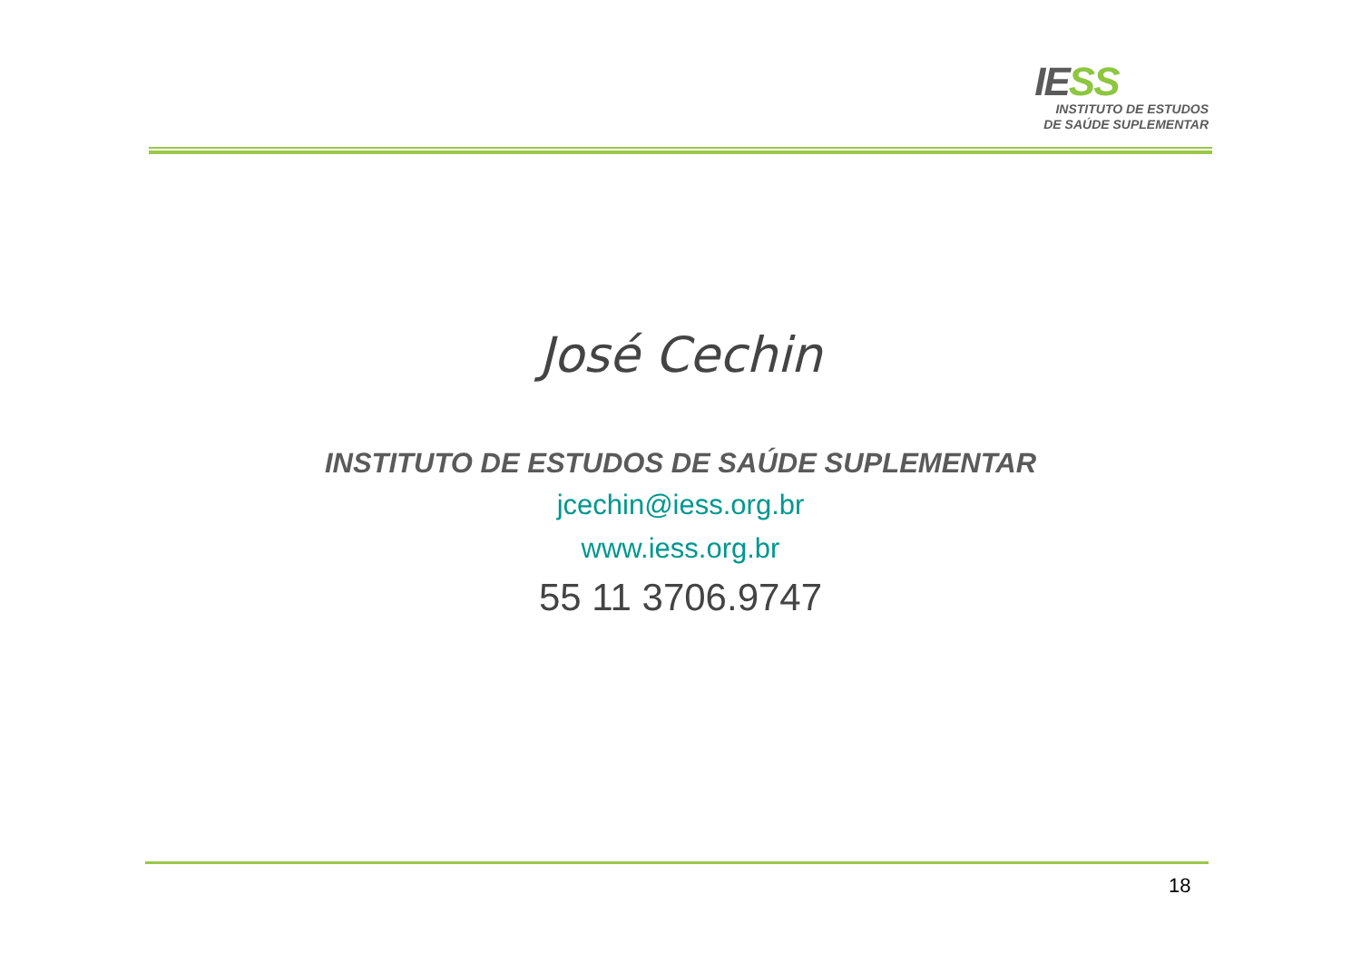IESS
INSTITUTO DE ESTUDOS
DE SAÚDE SUPLEMENTAR
José Cechin
INSTITUTO DE ESTUDOS DE SAÚDE SUPLEMENTAR
jcechin@iess.org.br
www.iess.org.br
55 11 3706.9747
18